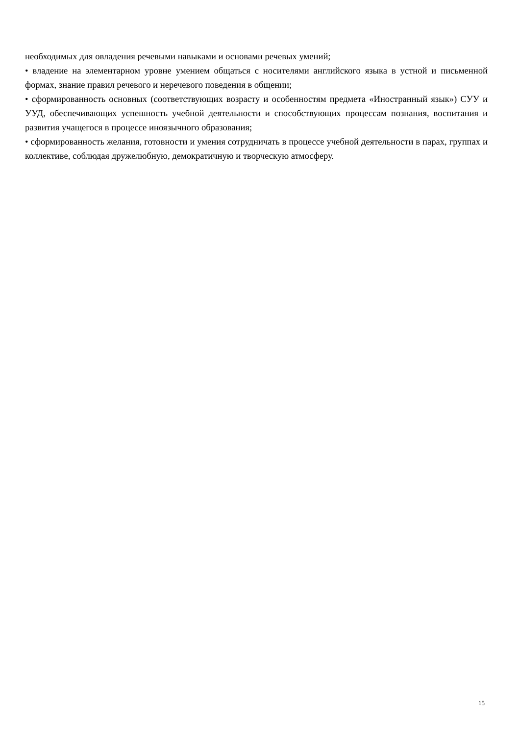необходимых для овладения речевыми навыками и основами речевых умений;
• владение на элементарном уровне умением общаться с носителями английского языка в устной и письменной формах, знание правил речевого и неречевого поведения в общении;
• сформированность основных (соответствующих возрасту и особенностям предмета «Иностранный язык») СУУ и УУД, обеспечивающих успешность учебной деятельности и способствующих процессам познания, воспитания и развития учащегося в процессе иноязычного образования;
• сформированность желания, готовности и умения сотрудничать в процессе учебной деятельности в парах, группах и коллективе, соблюдая дружелюбную, демократичную и творческую атмосферу.
15